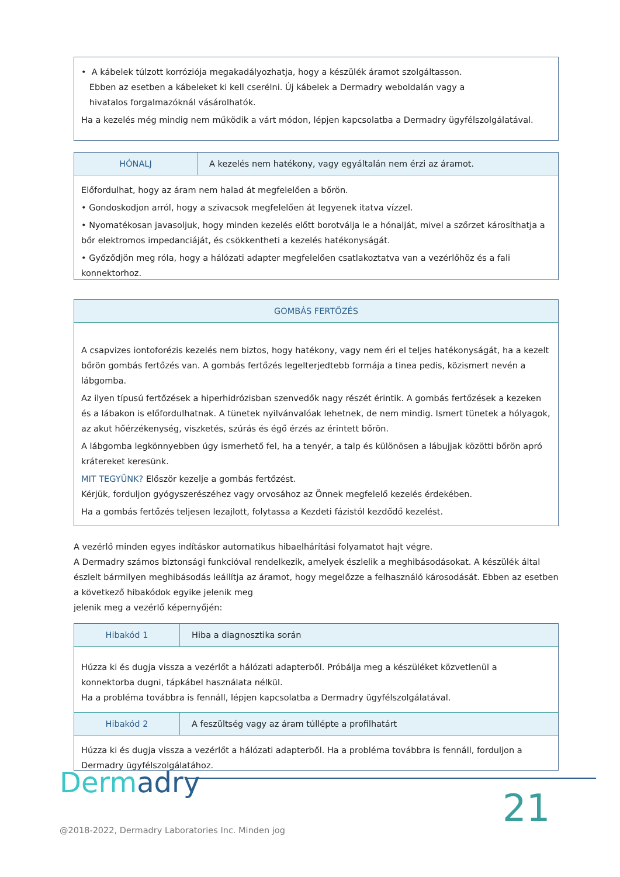• A kábelek túlzott korróziója megakadályozhatja, hogy a készülék áramot szolgáltasson.
Ebben az esetben a kábeleket ki kell cserélni. Új kábelek a Dermadry weboldalán vagy a
hivatalos forgalmazóknál vásárolhatók.
Ha a kezelés még mindig nem működik a várt módon, lépjen kapcsolatba a Dermadry ügyfélszolgálatával.
HÓNALJ
A kezelés nem hatékony, vagy egyáltalán nem érzi az áramot.
Előfordulhat, hogy az áram nem halad át megfelelően a bőrön.
• Gondoskodjon arról, hogy a szivacsok megfelelően át legyenek itatva vízzel.
• Nyomatékosan javasoljuk, hogy minden kezelés előtt borotválja le a hónalját, mivel a szőrzet károsíthatja a bőr elektromos impedanciáját, és csökkentheti a kezelés hatékonyságát.
• Győződjön meg róla, hogy a hálózati adapter megfelelően csatlakoztatva van a vezérlőhöz és a fali konnektorhoz.
GOMBÁS FERTŐZÉS
A csapvizes iontoforézis kezelés nem biztos, hogy hatékony, vagy nem éri el teljes hatékonyságát, ha a kezelt bőrön gombás fertőzés van. A gombás fertőzés legelterjedtebb formája a tinea pedis, közismert nevén a lábgomba.
Az ilyen típusú fertőzések a hiperhidrózisban szenvedők nagy részét érintik. A gombás fertőzések a kezeken és a lábakon is előfordulhatnak. A tünetek nyilvánvalóak lehetnek, de nem mindig. Ismert tünetek a hólyagok, az akut hőérzékenység, viszketés, szúrás és égő érzés az érintett bőrön.
A lábgomba legkönnyebben úgy ismerhető fel, ha a tenyér, a talp és különösen a lábujjak közötti bőrön apró krátereket keresünk.
MIT TEGYÜNK? Először kezelje a gombás fertőzést.
Kérjük, forduljon gyógyszerészéhez vagy orvosához az Önnek megfelelő kezelés érdekében.
Ha a gombás fertőzés teljesen lezajlott, folytassa a Kezdeti fázistól kezdődő kezelést.
A vezérlő minden egyes indításkor automatikus hibaelhárítási folyamatot hajt végre.
A Dermadry számos biztonsági funkcióval rendelkezik, amelyek észlelik a meghibásodásokat. A készülék által észlelt bármilyen meghibásodás leállítja az áramot, hogy megelőzze a felhasználó károsodását. Ebben az esetben a következő hibakódok egyike jelenik meg
jelenik meg a vezérlő képernyőjén:
Hibakód 1
Hiba a diagnosztika során
Húzza ki és dugja vissza a vezérlőt a hálózati adapterből. Próbálja meg a készüléket közvetlenül a konnektorba dugni, tápkábel használata nélkül.
Ha a probléma továbbra is fennáll, lépjen kapcsolatba a Dermadry ügyfélszolgálatával.
Hibakód 2
A feszültség vagy az áram túllépte a profilhatárt
Húzza ki és dugja vissza a vezérlőt a hálózati adapterből. Ha a probléma továbbra is fennáll, forduljon a Dermadry ügyfélszolgálatához.
Dermadry
21
@2018-2022, Dermadry Laboratories Inc. Minden jog